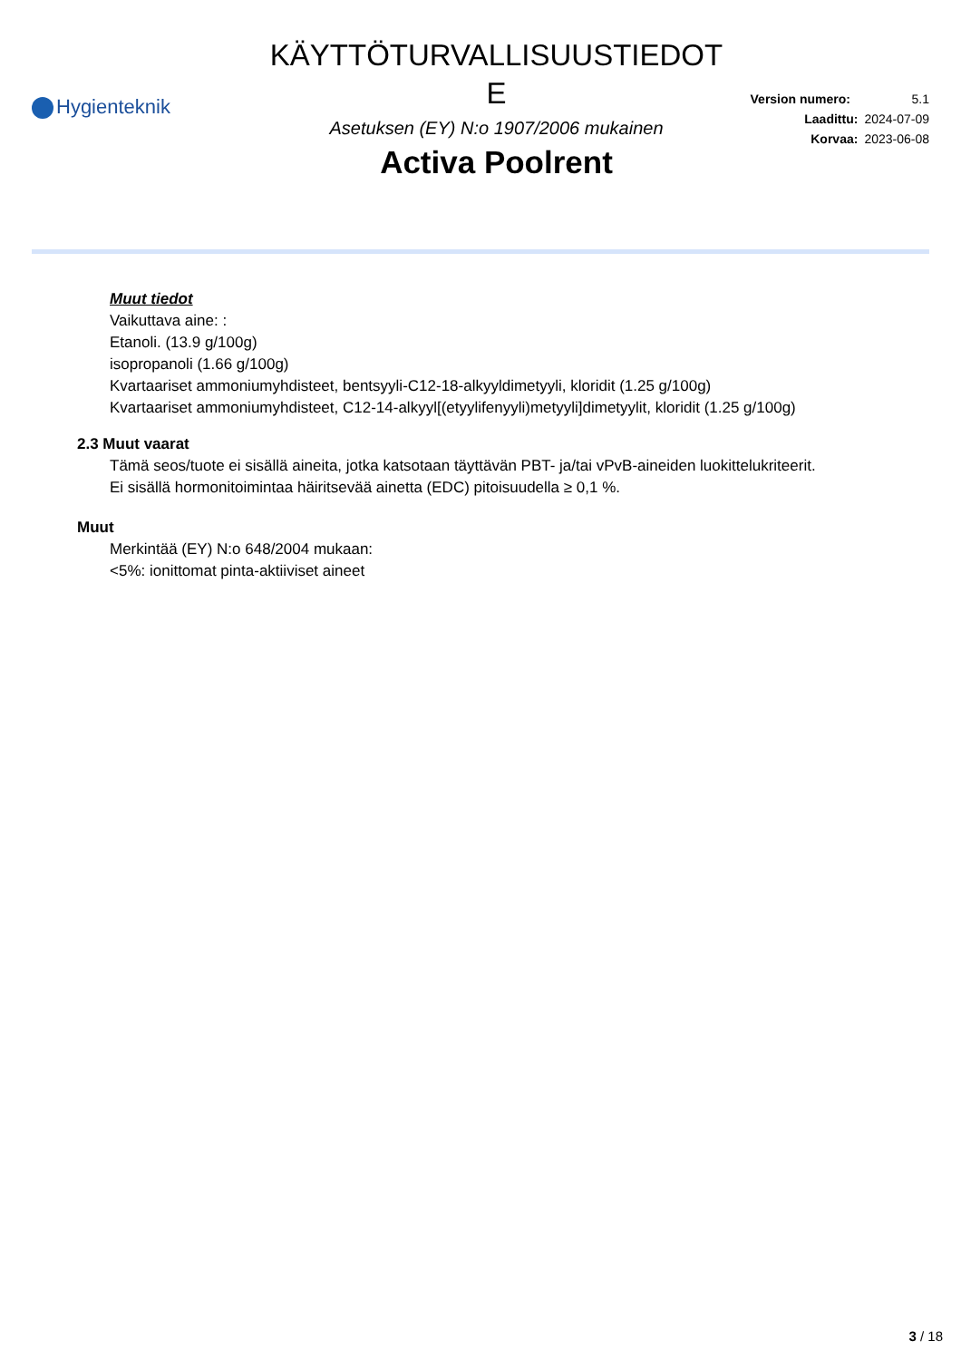Hygienteknik
KÄYTTÖTURVALLISUUSTIEDOT
E
Asetuksen (EY) N:o 1907/2006 mukainen
Activa Poolrent
Version numero: 5.1
Laadittu: 2024-07-09
Korvaa: 2023-06-08
Muut tiedot
Vaikuttava aine: :
Etanoli. (13.9 g/100g)
isopropanoli (1.66 g/100g)
Kvartaariset ammoniumyhdisteet, bentsyyli-C12-18-alkyyldimetyyli, kloridit (1.25 g/100g)
Kvartaariset ammoniumyhdisteet, C12-14-alkyyl[(etyylifenyyli)metyyli]dimetyylit, kloridit (1.25 g/100g)
2.3 Muut vaarat
Tämä seos/tuote ei sisällä aineita, jotka katsotaan täyttävän PBT- ja/tai vPvB-aineiden luokittelukriteerit.
Ei sisällä hormonitoimintaa häiritsevää ainetta (EDC) pitoisuudella ≥ 0,1 %.
Muut
Merkintää (EY) N:o 648/2004 mukaan:
<5%: ionittomat pinta-aktiiviset aineet
3 / 18